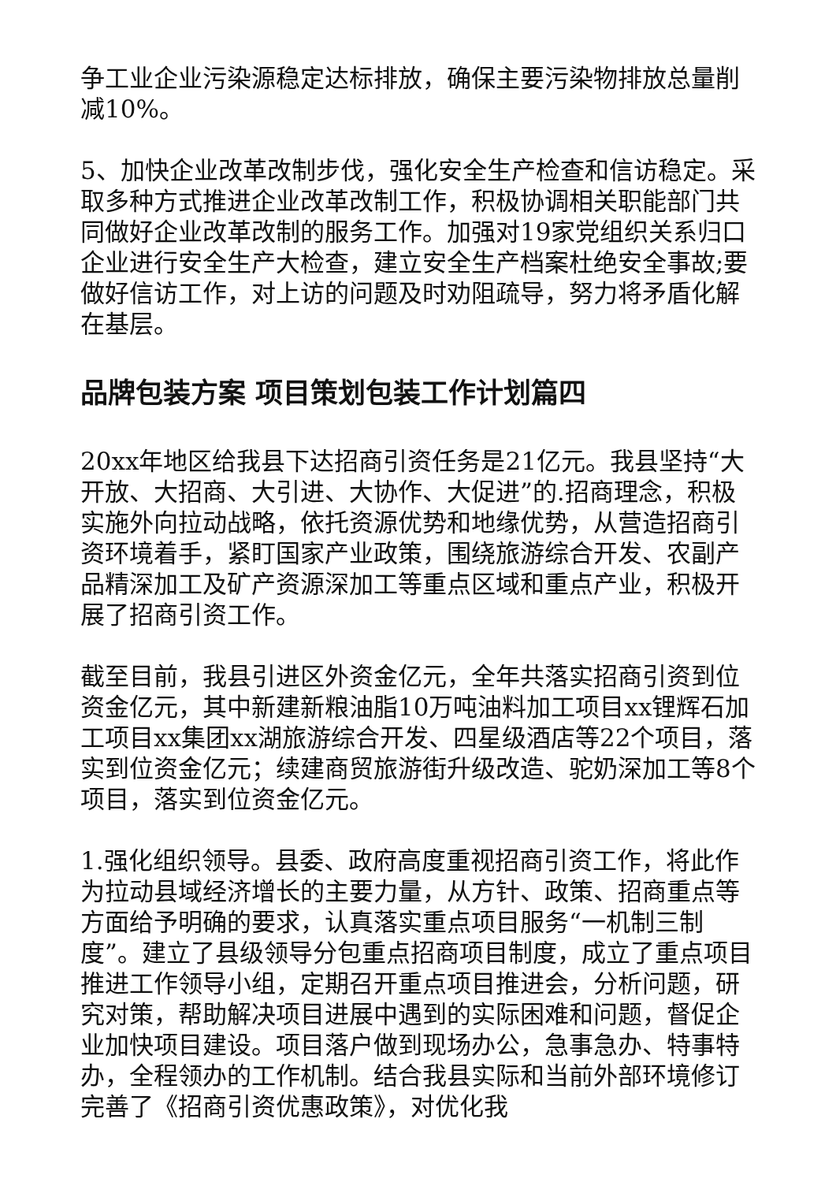争工业企业污染源稳定达标排放，确保主要污染物排放总量削减10%。
5、加快企业改革改制步伐，强化安全生产检查和信访稳定。采取多种方式推进企业改革改制工作，积极协调相关职能部门共同做好企业改革改制的服务工作。加强对19家党组织关系归口企业进行安全生产大检查，建立安全生产档案杜绝安全事故;要做好信访工作，对上访的问题及时劝阻疏导，努力将矛盾化解在基层。
品牌包装方案 项目策划包装工作计划篇四
20xx年地区给我县下达招商引资任务是21亿元。我县坚持“大开放、大招商、大引进、大协作、大促进”的.招商理念，积极实施外向拉动战略，依托资源优势和地缘优势，从营造招商引资环境着手，紧盯国家产业政策，围绕旅游综合开发、农副产品精深加工及矿产资源深加工等重点区域和重点产业，积极开展了招商引资工作。
截至目前，我县引进区外资金亿元，全年共落实招商引资到位资金亿元，其中新建新粮油脂10万吨油料加工项目xx锂辉石加工项目xx集团xx湖旅游综合开发、四星级酒店等22个项目，落实到位资金亿元；续建商贸旅游街升级改造、驼奶深加工等8个项目，落实到位资金亿元。
1.强化组织领导。县委、政府高度重视招商引资工作，将此作为拉动县域经济增长的主要力量，从方针、政策、招商重点等方面给予明确的要求，认真落实重点项目服务“一机制三制度”。建立了县级领导分包重点招商项目制度，成立了重点项目推进工作领导小组，定期召开重点项目推进会，分析问题，研究对策，帮助解决项目进展中遇到的实际困难和问题，督促企业加快项目建设。项目落户做到现场办公，急事急办、特事特办，全程领办的工作机制。结合我县实际和当前外部环境修订完善了《招商引资优惠政策》，对优化我